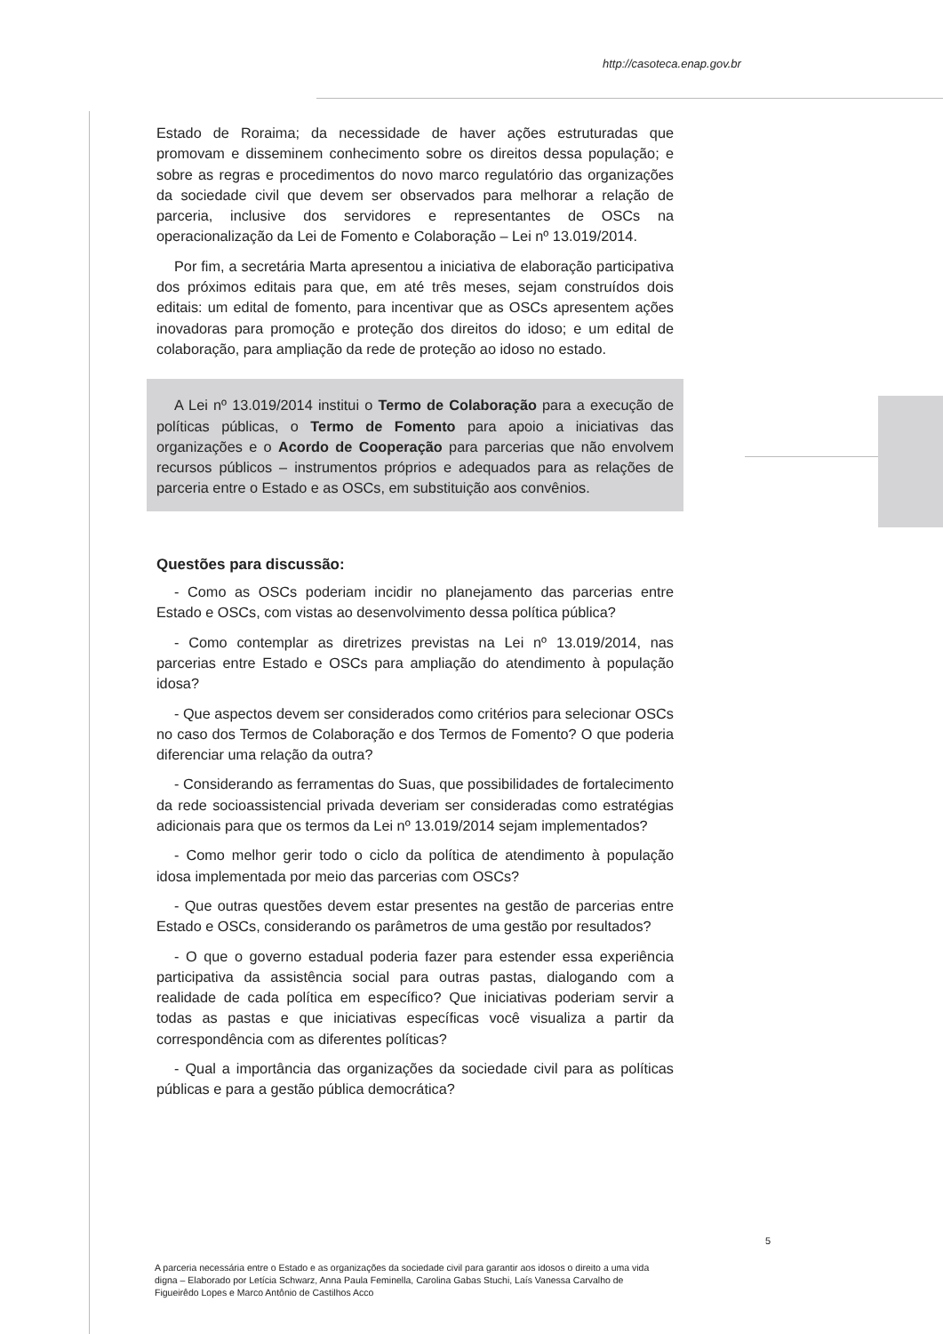http://casoteca.enap.gov.br
Estado de Roraima; da necessidade de haver ações estruturadas que promovam e disseminem conhecimento sobre os direitos dessa população; e sobre as regras e procedimentos do novo marco regulatório das organizações da sociedade civil que devem ser observados para melhorar a relação de parceria, inclusive dos servidores e representantes de OSCs na operacionalização da Lei de Fomento e Colaboração – Lei nº 13.019/2014.
Por fim, a secretária Marta apresentou a iniciativa de elaboração participativa dos próximos editais para que, em até três meses, sejam construídos dois editais: um edital de fomento, para incentivar que as OSCs apresentem ações inovadoras para promoção e proteção dos direitos do idoso; e um edital de colaboração, para ampliação da rede de proteção ao idoso no estado.
A Lei nº 13.019/2014 institui o Termo de Colaboração para a execução de políticas públicas, o Termo de Fomento para apoio a iniciativas das organizações e o Acordo de Cooperação para parcerias que não envolvem recursos públicos – instrumentos próprios e adequados para as relações de parceria entre o Estado e as OSCs, em substituição aos convênios.
Questões para discussão:
- Como as OSCs poderiam incidir no planejamento das parcerias entre Estado e OSCs, com vistas ao desenvolvimento dessa política pública?
- Como contemplar as diretrizes previstas na Lei nº 13.019/2014, nas parcerias entre Estado e OSCs para ampliação do atendimento à população idosa?
- Que aspectos devem ser considerados como critérios para selecionar OSCs no caso dos Termos de Colaboração e dos Termos de Fomento? O que poderia diferenciar uma relação da outra?
- Considerando as ferramentas do Suas, que possibilidades de fortalecimento da rede socioassistencial privada deveriam ser consideradas como estratégias adicionais para que os termos da Lei nº 13.019/2014 sejam implementados?
- Como melhor gerir todo o ciclo da política de atendimento à população idosa implementada por meio das parcerias com OSCs?
- Que outras questões devem estar presentes na gestão de parcerias entre Estado e OSCs, considerando os parâmetros de uma gestão por resultados?
- O que o governo estadual poderia fazer para estender essa experiência participativa da assistência social para outras pastas, dialogando com a realidade de cada política em específico? Que iniciativas poderiam servir a todas as pastas e que iniciativas específicas você visualiza a partir da correspondência com as diferentes políticas?
- Qual a importância das organizações da sociedade civil para as políticas públicas e para a gestão pública democrática?
5
A parceria necessária entre o Estado e as organizações da sociedade civil para garantir aos idosos o direito a uma vida digna – Elaborado por Letícia Schwarz, Anna Paula Feminella, Carolina Gabas Stuchi, Laís Vanessa Carvalho de Figueirêdo Lopes e Marco Antônio de Castilhos Acco